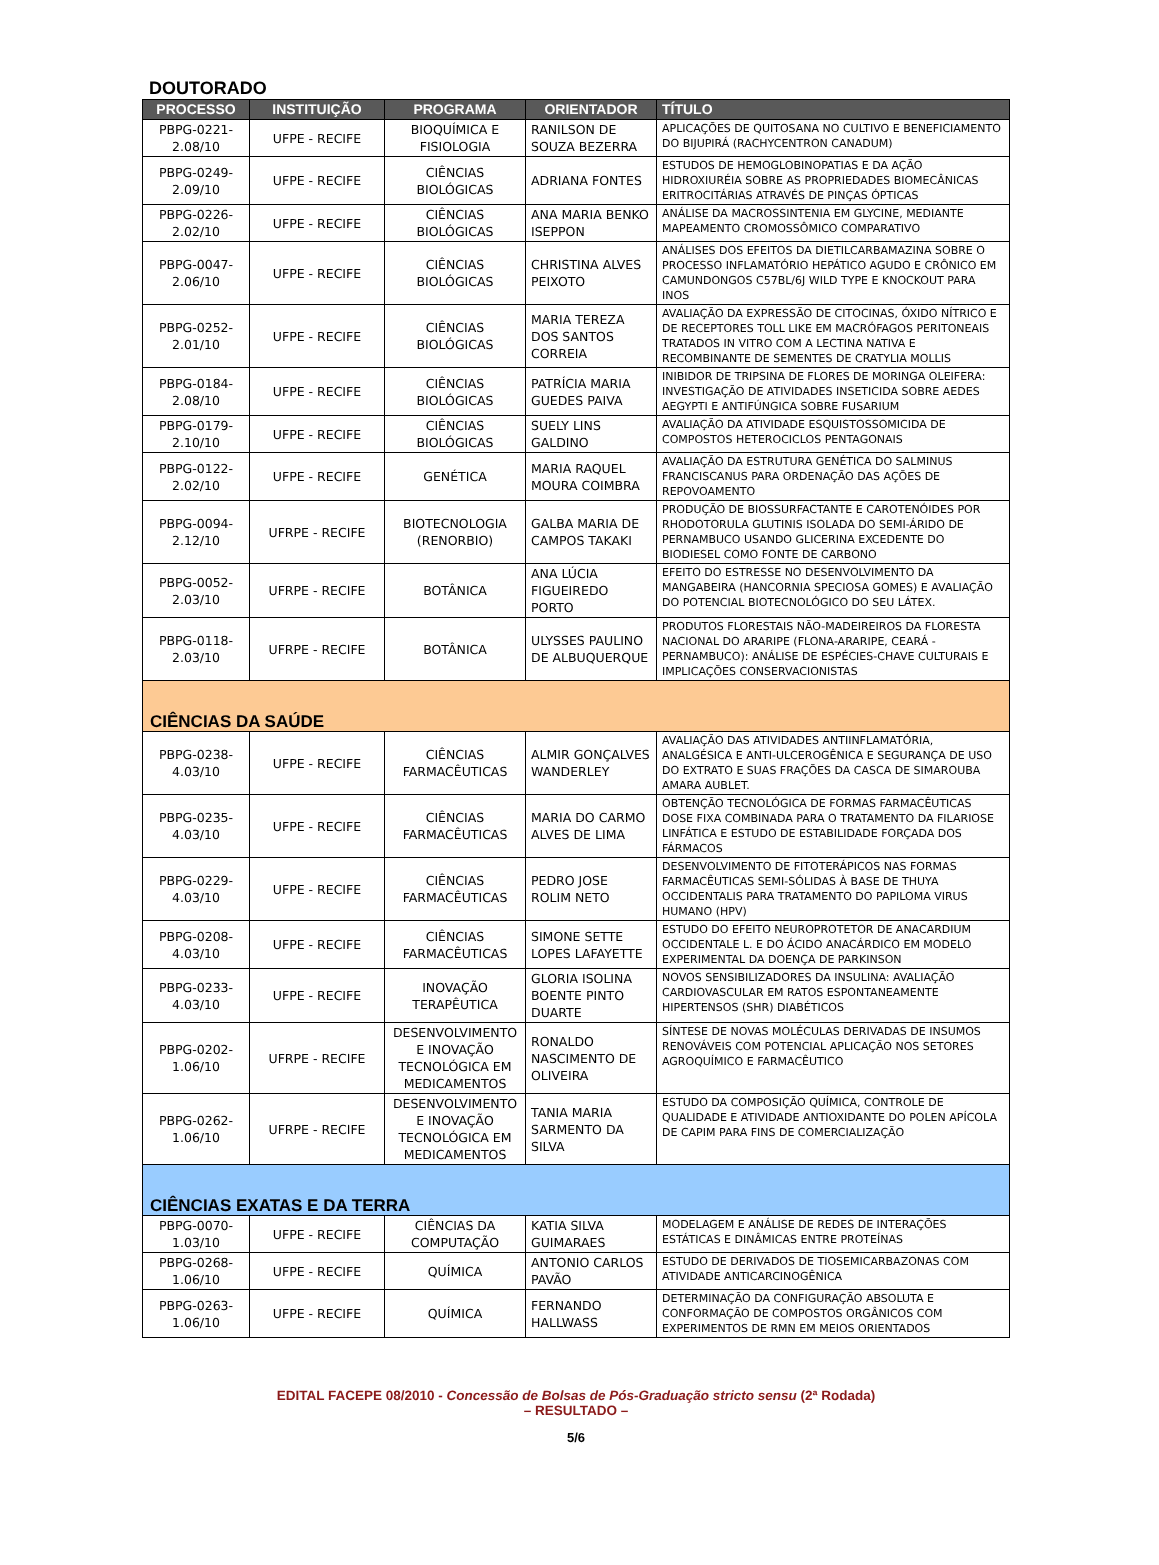DOUTORADO
| PROCESSO | INSTITUIÇÃO | PROGRAMA | ORIENTADOR | TÍTULO |
| --- | --- | --- | --- | --- |
| PBPG-0221-2.08/10 | UFPE - RECIFE | BIOQUÍMICA E FISIOLOGIA | RANILSON DE SOUZA BEZERRA | APLICAÇÕES DE QUITOSANA NO CULTIVO E BENEFICIAMENTO DO BIJUPIRÁ (RACHYCENTRON CANADUM) |
| PBPG-0249-2.09/10 | UFPE - RECIFE | CIÊNCIAS BIOLÓGICAS | ADRIANA FONTES | ESTUDOS DE HEMOGLOBINOPATIAS E DA AÇÃO HIDROXIURÉIA SOBRE AS PROPRIEDADES BIOMECÂNICAS ERITROCITÁRIAS ATRAVÉS DE PINÇAS ÓPTICAS |
| PBPG-0226-2.02/10 | UFPE - RECIFE | CIÊNCIAS BIOLÓGICAS | ANA MARIA BENKO ISEPPON | ANÁLISE DA MACROSSINTENIA EM GLYCINE, MEDIANTE MAPEAMENTO CROMOSSÔMICO COMPARATIVO |
| PBPG-0047-2.06/10 | UFPE - RECIFE | CIÊNCIAS BIOLÓGICAS | CHRISTINA ALVES PEIXOTO | ANÁLISES DOS EFEITOS DA DIETILCARBAMAZINA SOBRE O PROCESSO INFLAMATÓRIO HEPÁTICO AGUDO E CRÔNICO EM CAMUNDONGOS C57BL/6J WILD TYPE E KNOCKOUT PARA INOS |
| PBPG-0252-2.01/10 | UFPE - RECIFE | CIÊNCIAS BIOLÓGICAS | MARIA TEREZA DOS SANTOS CORREIA | AVALIAÇÃO DA EXPRESSÃO DE CITOCINAS, ÓXIDO NÍTRICO E DE RECEPTORES TOLL LIKE EM MACRÓFAGOS PERITONEAIS TRATADOS IN VITRO COM A LECTINA NATIVA E RECOMBINANTE DE SEMENTES DE CRATYLIA MOLLIS |
| PBPG-0184-2.08/10 | UFPE - RECIFE | CIÊNCIAS BIOLÓGICAS | PATRÍCIA MARIA GUEDES PAIVA | INIBIDOR DE TRIPSINA DE FLORES DE MORINGA OLEIFERA: INVESTIGAÇÃO DE ATIVIDADES INSETICIDA SOBRE AEDES AEGYPTI E ANTIFÚNGICA SOBRE FUSARIUM |
| PBPG-0179-2.10/10 | UFPE - RECIFE | CIÊNCIAS BIOLÓGICAS | SUELY LINS GALDINO | AVALIAÇÃO DA ATIVIDADE ESQUISTOSSOMICIDA DE COMPOSTOS HETEROCICLOS PENTAGONAIS |
| PBPG-0122-2.02/10 | UFPE - RECIFE | GENÉTICA | MARIA RAQUEL MOURA COIMBRA | AVALIAÇÃO DA ESTRUTURA GENÉTICA DO SALMINUS FRANCISCANUS PARA ORDENAÇÃO DAS AÇÕES DE REPOVOAMENTO |
| PBPG-0094-2.12/10 | UFRPE - RECIFE | BIOTECNOLOGIA (RENORBIO) | GALBA MARIA DE CAMPOS TAKAKI | PRODUÇÃO DE BIOSSURFACTANTE E CAROTENÓIDES POR RHODOTORULA GLUTINIS ISOLADA DO SEMI-ÁRIDO DE PERNAMBUCO USANDO GLICERINA EXCEDENTE DO BIODIESEL COMO FONTE DE CARBONO |
| PBPG-0052-2.03/10 | UFRPE - RECIFE | BOTÂNICA | ANA LÚCIA FIGUEIREDO PORTO | EFEITO DO ESTRESSE NO DESENVOLVIMENTO DA MANGABEIRA (HANCORNIA SPECIOSA GOMES) E AVALIAÇÃO DO POTENCIAL BIOTECNOLÓGICO DO SEU LÁTEX. |
| PBPG-0118-2.03/10 | UFRPE - RECIFE | BOTÂNICA | ULYSSES PAULINO DE ALBUQUERQUE | PRODUTOS FLORESTAIS NÃO-MADEIREIROS DA FLORESTA NACIONAL DO ARARIPE (FLONA-ARARIPE, CEARÁ - PERNAMBUCO): ANÁLISE DE ESPÉCIES-CHAVE CULTURAIS E IMPLICAÇÕES CONSERVACIONISTAS |
| CIÊNCIAS DA SAÚDE | | | | |
| PBPG-0238-4.03/10 | UFPE - RECIFE | CIÊNCIAS FARMACÊUTICAS | ALMIR GONÇALVES WANDERLEY | AVALIAÇÃO DAS ATIVIDADES ANTIINFLAMATÓRIA, ANALGÉSICA E ANTI-ULCEROGÊNICA E SEGURANÇA DE USO DO EXTRATO E SUAS FRAÇÕES DA CASCA DE SIMAROUBA AMARA AUBLET. |
| PBPG-0235-4.03/10 | UFPE - RECIFE | CIÊNCIAS FARMACÊUTICAS | MARIA DO CARMO ALVES DE LIMA | OBTENÇÃO TECNOLÓGICA DE FORMAS FARMACÊUTICAS DOSE FIXA COMBINADA PARA O TRATAMENTO DA FILARIOSE LINFÁTICA E ESTUDO DE ESTABILIDADE FORÇADA DOS FÁRMACOS |
| PBPG-0229-4.03/10 | UFPE - RECIFE | CIÊNCIAS FARMACÊUTICAS | PEDRO JOSE ROLIM NETO | DESENVOLVIMENTO DE FITOTERÁPICOS NAS FORMAS FARMACÊUTICAS SEMI-SÓLIDAS À BASE DE THUYA OCCIDENTALIS PARA TRATAMENTO DO PAPILOMA VIRUS HUMANO (HPV) |
| PBPG-0208-4.03/10 | UFPE - RECIFE | CIÊNCIAS FARMACÊUTICAS | SIMONE SETTE LOPES LAFAYETTE | ESTUDO DO EFEITO NEUROPROTETOR DE ANACARDIUM OCCIDENTALE L. E DO ÁCIDO ANACÁRDICO EM MODELO EXPERIMENTAL DA DOENÇA DE PARKINSON |
| PBPG-0233-4.03/10 | UFPE - RECIFE | INOVAÇÃO TERAPÊUTICA | GLORIA ISOLINA BOENTE PINTO DUARTE | NOVOS SENSIBILIZADORES DA INSULINA: AVALIAÇÃO CARDIOVASCULAR EM RATOS ESPONTANEAMENTE HIPERTENSOS (SHR) DIABÉTICOS |
| PBPG-0202-1.06/10 | UFRPE - RECIFE | DESENVOLVIMENTO E INOVAÇÃO TECNOLÓGICA EM MEDICAMENTOS | RONALDO NASCIMENTO DE OLIVEIRA | SÍNTESE DE NOVAS MOLÉCULAS DERIVADAS DE INSUMOS RENOVÁVEIS COM POTENCIAL APLICAÇÃO NOS SETORES AGROQUÍMICO E FARMACÊUTICO |
| PBPG-0262-1.06/10 | UFRPE - RECIFE | DESENVOLVIMENTO E INOVAÇÃO TECNOLÓGICA EM MEDICAMENTOS | TANIA MARIA SARMENTO DA SILVA | ESTUDO DA COMPOSIÇÃO QUÍMICA, CONTROLE DE QUALIDADE E ATIVIDADE ANTIOXIDANTE DO POLEN APÍCOLA DE CAPIM PARA FINS DE COMERCIALIZAÇÃO |
| CIÊNCIAS EXATAS E DA TERRA | | | | |
| PBPG-0070-1.03/10 | UFPE - RECIFE | CIÊNCIAS DA COMPUTAÇÃO | KATIA SILVA GUIMARAES | MODELAGEM E ANÁLISE DE REDES DE INTERAÇÕES ESTÁTICAS E DINÂMICAS ENTRE PROTEÍNAS |
| PBPG-0268-1.06/10 | UFPE - RECIFE | QUÍMICA | ANTONIO CARLOS PAVÃO | ESTUDO DE DERIVADOS DE TIOSEMICARBAZONAS COM ATIVIDADE ANTICARCINOGÊNICA |
| PBPG-0263-1.06/10 | UFPE - RECIFE | QUÍMICA | FERNANDO HALLWASS | DETERMINAÇÃO DA CONFIGURAÇÃO ABSOLUTA E CONFORMAÇÃO DE COMPOSTOS ORGÂNICOS COM EXPERIMENTOS DE RMN EM MEIOS ORIENTADOS |
EDITAL FACEPE 08/2010 - Concessão de Bolsas de Pós-Graduação stricto sensu (2ª Rodada)
– RESULTADO –
5/6